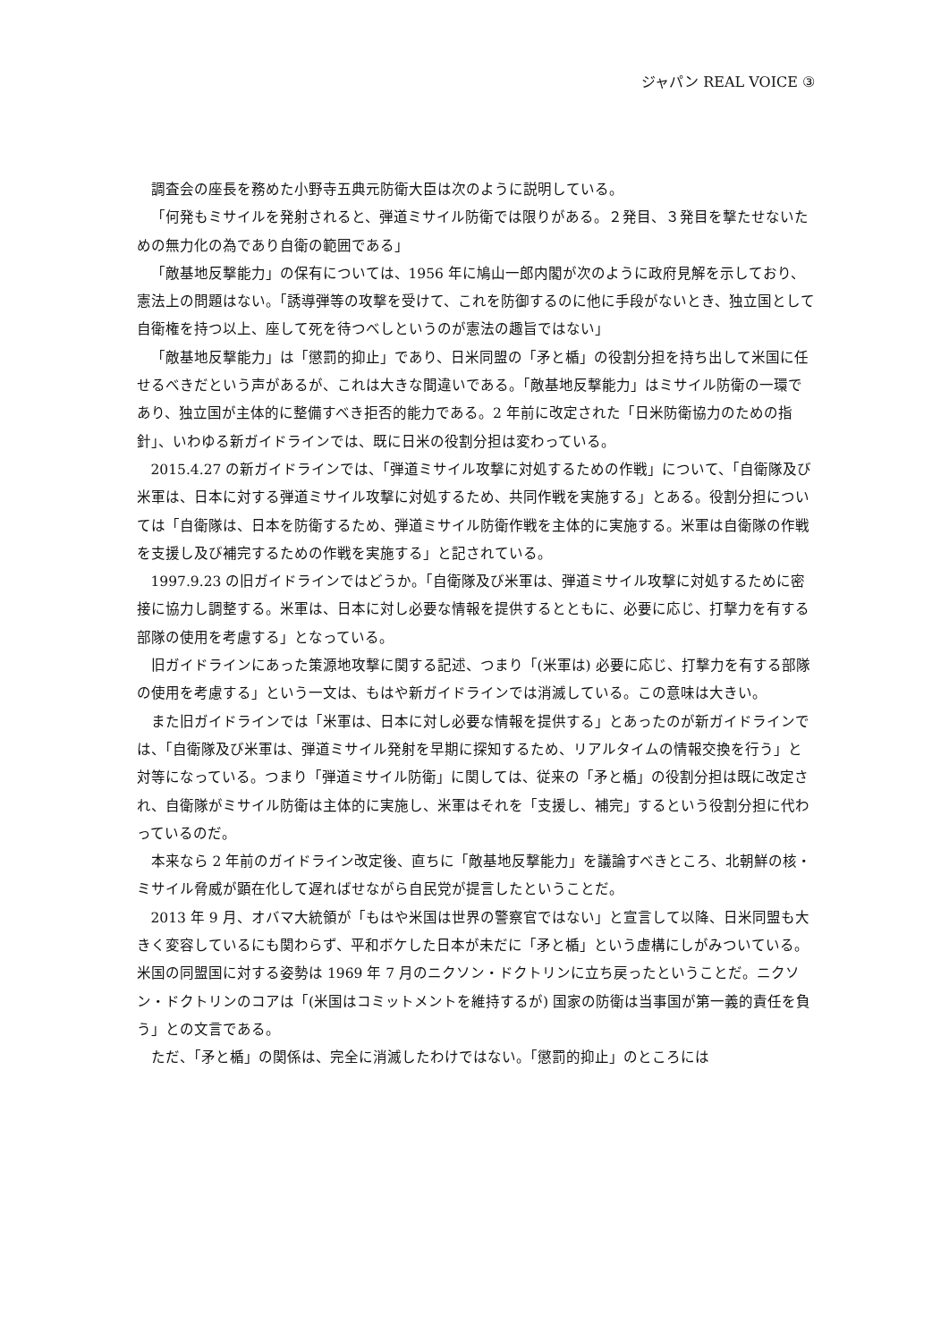ジャパン REAL VOICE ③
調査会の座長を務めた小野寺五典元防衛大臣は次のように説明している。
「何発もミサイルを発射されると、弾道ミサイル防衛では限りがある。２発目、３発目を撃たせないための無力化の為であり自衛の範囲である」
「敵基地反撃能力」の保有については、1956 年に鳩山一郎内閣が次のように政府見解を示しており、憲法上の問題はない。「誘導弾等の攻撃を受けて、これを防御するのに他に手段がないとき、独立国として自衛権を持つ以上、座して死を待つべしというのが憲法の趣旨ではない」
「敵基地反撃能力」は「懲罰的抑止」であり、日米同盟の「矛と楯」の役割分担を持ち出して米国に任せるべきだという声があるが、これは大きな間違いである。「敵基地反撃能力」はミサイル防衛の一環であり、独立国が主体的に整備すべき拒否的能力である。2 年前に改定された「日米防衛協力のための指針」、いわゆる新ガイドラインでは、既に日米の役割分担は変わっている。
2015.4.27 の新ガイドラインでは、「弾道ミサイル攻撃に対処するための作戦」について、「自衛隊及び米軍は、日本に対する弾道ミサイル攻撃に対処するため、共同作戦を実施する」とある。役割分担については「自衛隊は、日本を防衛するため、弾道ミサイル防衛作戦を主体的に実施する。米軍は自衛隊の作戦を支援し及び補完するための作戦を実施する」と記されている。
1997.9.23 の旧ガイドラインではどうか。「自衛隊及び米軍は、弾道ミサイル攻撃に対処するために密接に協力し調整する。米軍は、日本に対し必要な情報を提供するとともに、必要に応じ、打撃力を有する部隊の使用を考慮する」となっている。
旧ガイドラインにあった策源地攻撃に関する記述、つまり「(米軍は) 必要に応じ、打撃力を有する部隊の使用を考慮する」という一文は、もはや新ガイドラインでは消滅している。この意味は大きい。
また旧ガイドラインでは「米軍は、日本に対し必要な情報を提供する」とあったのが新ガイドラインでは、「自衛隊及び米軍は、弾道ミサイル発射を早期に探知するため、リアルタイムの情報交換を行う」と対等になっている。つまり「弾道ミサイル防衛」に関しては、従来の「矛と楯」の役割分担は既に改定され、自衛隊がミサイル防衛は主体的に実施し、米軍はそれを「支援し、補完」するという役割分担に代わっているのだ。
本来なら 2 年前のガイドライン改定後、直ちに「敵基地反撃能力」を議論すべきところ、北朝鮮の核・ミサイル脅威が顕在化して遅ればせながら自民党が提言したということだ。
2013 年 9 月、オバマ大統領が「もはや米国は世界の警察官ではない」と宣言して以降、日米同盟も大きく変容しているにも関わらず、平和ボケした日本が未だに「矛と楯」という虚構にしがみついている。米国の同盟国に対する姿勢は 1969 年 7 月のニクソン・ドクトリンに立ち戻ったということだ。ニクソン・ドクトリンのコアは「(米国はコミットメントを維持するが) 国家の防衛は当事国が第一義的責任を負う」との文言である。
ただ、「矛と楯」の関係は、完全に消滅したわけではない。「懲罰的抑止」のところには